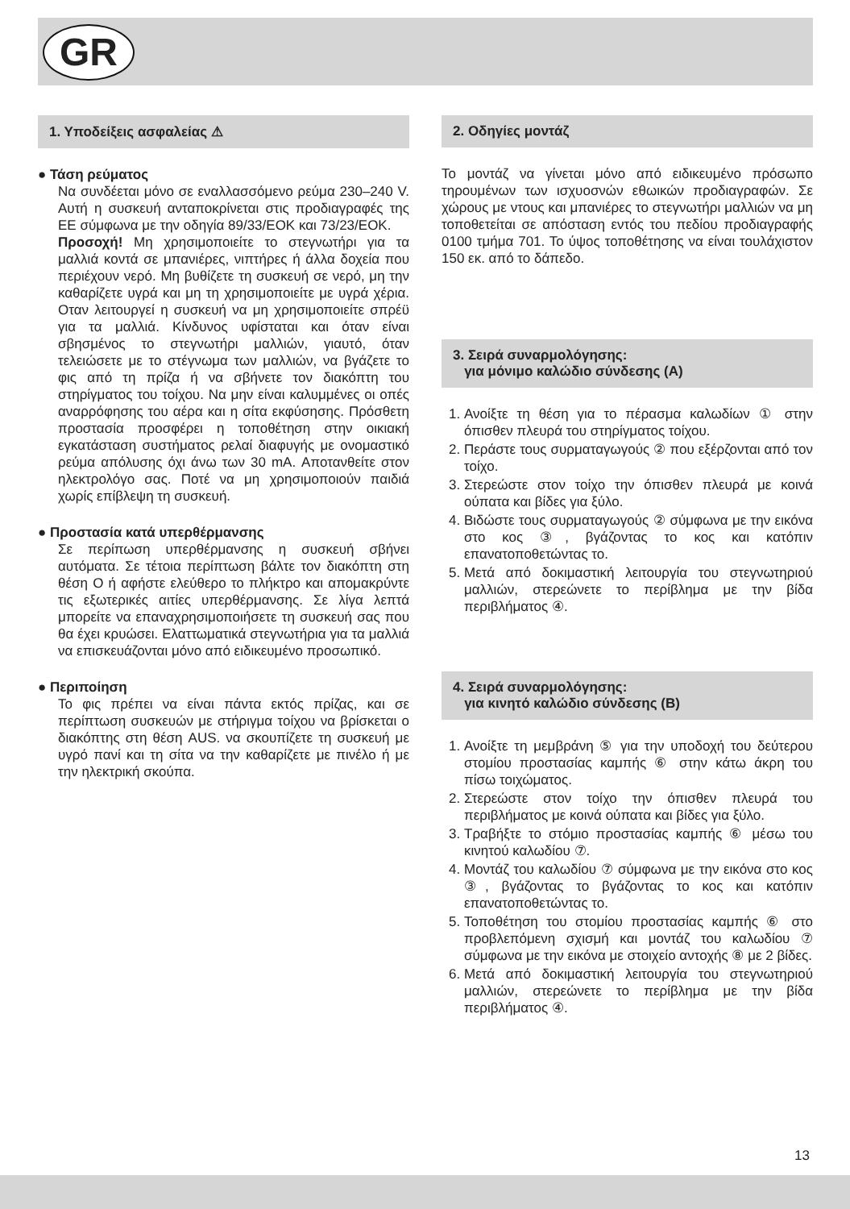GR
1. Υποδείξεις ασφαλείας ⚠
● Τάση ρεύματος
Να συνδέεται μόνο σε εναλλασσόμενο ρεύμα 230–240 V. Αυτή η συσκευή ανταποκρίνεται στις προδιαγραφές της ΕΕ σύμφωνα με την οδηγία 89/33/ΕΟΚ και 73/23/ΕΟΚ.
Προσοχή! Μη χρησιμοποιείτε το στεγνωτήρι για τα μαλλιά κοντά σε μπανιέρες, νιπτήρες ή άλλα δοχεία που περιέχουν νερό. Μη βυθίζετε τη συσκευή σε νερό, μη την καθαρίζετε υγρά και μη τη χρησιμοποιείτε με υγρά χέρια. Οταν λειτουργεί η συσκευή να μη χρησιμοποιείτε σπρέϋ για τα μαλλιά. Κίνδυνος υφίσταται και όταν είναι σβησμένος το στεγνωτήρι μαλλιών, γιαυτό, όταν τελειώσετε με το στέγνωμα των μαλλιών, να βγάζετε το φις από τη πρίζα ή να σβήνετε τον διακόπτη του στηρίγματος του τοίχου. Να μην είναι καλυμμένες οι οπές αναρρόφησης του αέρα και η σίτα εκφύσησης. Πρόσθετη προστασία προσφέρει η τοποθέτηση στην οικιακή εγκατάσταση συστήματος ρελαί διαφυγής με ονομαστικό ρεύμα απόλυσης όχι άνω των 30 mA. Αποτανθείτε στον ηλεκτρολόγο σας. Ποτέ να μη χρησιμοποιούν παιδιά χωρίς επίβλεψη τη συσκευή.
● Προστασία κατά υπερθέρμανσης
Σε περίπωση υπερθέρμανσης η συσκευή σβήνει αυτόματα. Σε τέτοια περίπτωση βάλτε τον διακόπτη στη θέση O ή αφήστε ελεύθερο το πλήκτρο και απομακρύντε τις εξωτερικές αιτίες υπερθέρμανσης. Σε λίγα λεπτά μπορείτε να επαναχρησιμοποιήσετε τη συσκευή σας που θα έχει κρυώσει. Ελαττωματικά στεγνωτήρια για τα μαλλιά να επισκευάζονται μόνο από ειδικευμένο προσωπικό.
● Περιποίηση
Το φις πρέπει να είναι πάντα εκτός πρίζας, και σε περίπτωση συσκευών με στήριγμα τοίχου να βρίσκεται ο διακόπτης στη θέση AUS. να σκουπίζετε τη συσκευή με υγρό πανί και τη σίτα να την καθαρίζετε με πινέλο ή με την ηλεκτρική σκούπα.
2. Οδηγίες μοντάζ
Το μοντάζ να γίνεται μόνο από ειδικευμένο πρόσωπο τηρουμένων των ισχυοσνών εθωικών προδιαγραφών. Σε χώρους με ντους και μπανιέρες το στεγνωτήρι μαλλιών να μη τοποθετείται σε απόσταση εντός του πεδίου προδιαγραφής 0100 τμήμα 701. Το ύψος τοποθέτησης να είναι τουλάχιστον 150 εκ. από το δάπεδο.
3. Σειρά συναρμολόγησης:
για μόνιμο καλώδιο σύνδεσης (A)
1. Ανοίξτε τη θέση για το πέρασμα καλωδίων ① στην όπισθεν πλευρά του στηρίγματος τοίχου.
2. Περάστε τους συρματαγωγούς ② που εξέρζονται από τον τοίχο.
3. Στερεώστε στον τοίχο την όπισθεν πλευρά με κοινά ούπατα και βίδες για ξύλο.
4. Βιδώστε τους συρματαγωγούς ② σύμφωνα με την εικόνα στο κος ③, βγάζοντας το κος και κατόπιν επανατοποθετώντας το.
5. Μετά από δοκιμαστική λειτουργία του στεγνωτηριού μαλλιών, στερεώνετε το περίβλημα με την βίδα περιβλήματος ④.
4. Σειρά συναρμολόγησης:
για κινητό καλώδιο σύνδεσης (B)
1. Ανοίξτε τη μεμβράνη ⑤ για την υποδοχή του δεύτερου στομίου προστασίας καμπής ⑥ στην κάτω άκρη του πίσω τοιχώματος.
2. Στερεώστε στον τοίχο την όπισθεν πλευρά του περιβλήματος με κοινά ούπατα και βίδες για ξύλο.
3. Τραβήξτε το στόμιο προστασίας καμπής ⑥ μέσω του κινητού καλωδίου ⑦.
4. Μοντάζ του καλωδίου ⑦ σύμφωνα με την εικόνα στο κος ③, βγάζοντας το βγάζοντας το κος και κατόπιν επανατοποθετώντας το.
5. Τοποθέτηση του στομίου προστασίας καμπής ⑥ στο προβλεπόμενη σχισμή και μοντάζ του καλωδίου ⑦ σύμφωνα με την εικόνα με στοιχείο αντοχής ⑧ με 2 βίδες.
6. Μετά από δοκιμαστική λειτουργία του στεγνωτηριού μαλλιών, στερεώνετε το περίβλημα με την βίδα περιβλήματος ④.
13